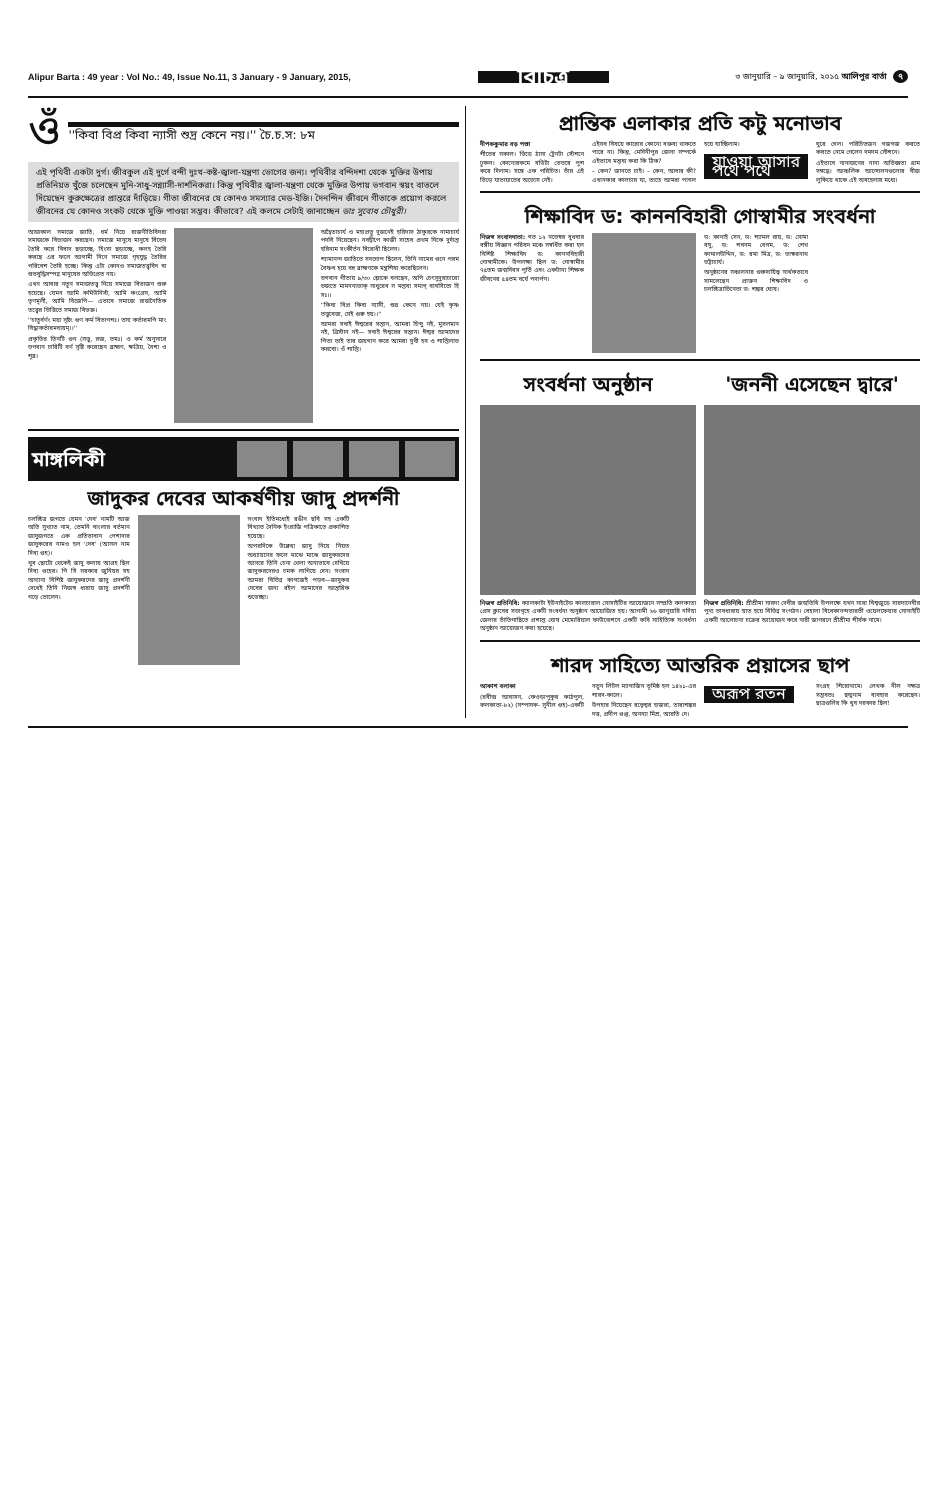Alipur Barta : 49 year : Vol No.: 49, Issue No.11, 3 January - 9 January, 2015,
বিচিত্র
৩ জানুয়ারি – ৯ জানুয়ারি, ২০১৫ আলিপুর বার্তা ৭
ওঁ
''কিবা বিপ্র কিবা ন্যাসী শুদ্র কেনে নয়।'' চৈ.চ.স: ৮ম
এই পৃথিবী একটা দুর্গ। জীবকুল এই দুর্গে বন্দী দুঃখ-কষ্ট-জ্বালা-যন্ত্রণা ভোগের জন্য। পৃথিবীর বন্দিদশা থেকে মুক্তির উপায় প্রতিনিয়ত খুঁজে চলেছেন মুনি-সাধু-সন্ন্যাসী-দার্শনিকরা। কিন্তু পৃথিবীর জ্বালা-যন্ত্রণা থেকে মুক্তির উপায় ভগবান স্বয়ং বাতলে দিয়েছেন কুরুক্ষেত্রের প্রান্তরে দাঁড়িয়ে। গীতা জীবনের যে কোনও সমস্যার মেড-ইজি। দৈনন্দিন জীবনে গীতাকে প্রয়োগ করলে জীবনের যে কোনও সংকট থেকে মুক্তি পাওয়া সম্ভব। কীভাবে? এই কলমে সেটাই জানাচ্ছেন ডাঃ সুবোধ চৌধুরী।
আজকাল সমাজে জাতি, ধর্ম নিয়ে রাজনীতিবিদরা সমাজকে বিভাজন করছেন। সমাজে মানুষে মানুষে বিভেদ তৈরি করে বিবাদ ছড়াচ্ছে, হিংসা ছড়াচ্ছে, কলহ তৈরি করছে এর ফলে আগামী দিনে সমাজে গৃহযুদ্ধ তৈরির পরিবেশ তৈরি হচ্ছে। কিন্তু এটা কোনও সমাজতত্ত্ববিদ বা শুভবুদ্ধিসম্পন্ন মানুষের অভিপ্রেত নয়।
এখন আবার নতুন সমাজতত্ত্ব দিয়ে সমাজে বিভাজন শুরু হয়েছে। যেমন আমি কমিউনিস্ট, আমি কংগ্রেস, আমি তৃণমূলী, আমি বিজেপি— এভাবে সমাজে রাজনৈতিক তত্ত্বের ভিত্তিতে সমাজ বিভক্ত।
''চাতুর্বর্ণং ময়া সৃষ্টং গুণ কর্ম বিভাগশঃ। তস্য কর্তারমপি মাং বিদ্ধ্যকর্তারমব্যয়ম্।।''
প্রকৃতির তিনটি গুন (সত্ত্ব, রজ, তমঃ) ও কর্ম অনুসারে ভগবান চারিটি বর্ণ সৃষ্টি করেছেন ব্রাহ্মণ, ক্ষত্রিয়, বৈশ্য ও শূদ্র।
অদ্বৈতাচার্য ও মহাপ্রভু দুজনেই হরিদাস ঠাকুরকে নামাচার্য পদবি দিয়েছেন। নবদ্বীপে কাজী সাহেব প্রথম দিকে দুর্দান্ত হরিনাম সংকীর্তন বিরোধী ছিলেন।
শ্যামানন্দ জাতিতে সদগোপ ছিলেন, তিনি নামের গুনে পরম বৈষ্ণব হয়ে বহু ব্রাহ্মণকে মন্ত্রশিষ্য করেছিলেন।
ভগবান গীতায় ৯/৩০ শ্লোকে বলছেন, অপি চেৎসুদুরাচারো ভজতে মামনন্যভাক্ সাধুরেব স মন্তব্য সম্যগ্ ব্যবসিতো হি সঃ।।
''কিবা বিপ্র কিবা ন্যাসী, শুদ্র কেনে নয়। যেই কৃষ্ণ তত্ত্ববেত্তা, সেই গুরু হয়।।''
আমরা সবাই ঈশ্বরের সন্তান, আমরা হিন্দু নই, মুসলমান নই, খ্রিস্টান নই— সবাই ঈশ্বরের সন্তান। ঈশ্বর আমাদের পিতা তাই তার জয়গান করে আমরা সুখী হব ও শান্তিলাভ করবো। ওঁ শান্তি।
মাঙ্গলিকী
জাদুকর দেবের আকর্ষণীয় জাদু প্রদর্শনী
চলচ্চিত্র জগতে যেমন 'দেব' নামটি আজ অতি সুখ্যাত নাম, তেমনি বাংলার বর্তমান জাদুজগতে এক প্রতিভাবান পেশাদার জাদুকরের নামও হল 'দেব' (আসল নাম দিব্য গুহ)।
খুব ছোটো থেকেই জাদু কলায় আগ্রহ ছিল দিব্য গুহের। পি সি সরকার জুনিয়র সহ অন্যান্য বিশিষ্ট জাদুকরদের জাদু প্রদর্শনী দেখেই তিনি নিজস্ব ধারায় জাদু প্রদর্শনী গড়ে তোলেন।
সংবাদ ইতিমধ্যেই রঙীন ছবি সহ একটি বিখ্যাত দৈনিক ইংরাজি পত্রিকাতে প্রকাশিত হয়েছে।
অপরদিকে উল্লেখ্য জাদু নিয়ে নিয়ত অধ্যায়নের ফলে মাঝে মাঝে জাদুকরদের আসরে তিনি চেনা খেলা অন্যভাবে দেখিয়ে জাদুকরদেরও চমক লাগিয়ে দেন। সংবাদ আমরা বিভিন্ন কাগজেই পড়ব—জাদুকর দেবের জন্য রইল আমাদের আন্তরিক শুভেচ্ছা।
প্রান্তিক এলাকার প্রতি কটু মনোভাব
দীপককুমার বড় পণ্ডা
শীতের সকাল। ভিড়ে ঠাসা ট্রেনটা স্টেশনে ঢুকল। কোনোরকমে বডিটা ভেতরে পুশ করে দিলাম। সঙ্গে এক পরিচিত। তাঁর এই ভিড়ে যাতায়াতের অভ্যেস নেই।
এইসব বিষয়ে কারোর কোনো বক্তব্য থাকতে পারে না। কিন্তু, মেদিনীপুর জেলা সম্পর্কে এইভাবে মন্তব্য করা কি ঠিক?
– কেন? জানতে চাই। – কেন, আবার কী? এখানকার কালচার যা, তাতে আমরা পাগল হয়ে যাচ্ছিলাম।
যাওয়া আসার পথে পথে
ঘুরে গেল। পরিচিতজন গজগজ করতে করতে নেমে গেলেন দমদম স্টেশনে।
এইভাবে নানাজনের নানা অভিজ্ঞতা গ্রাম সম্বন্ধে। আঞ্চলিক আন্দোলনগুলোর বীজ লুকিয়ে থাকে এই অবহেলার মধ্যে।
শিক্ষাবিদ ড: কাননবিহারী গোস্বামীর সংবর্ধনা
নিজস্ব সংবাদদাতা: গত ১২ নভেম্বর বুধবার বঙ্গীয় বিজ্ঞান পরিষদ মঞ্চে সম্বর্ধিত করা হল বিশিষ্ট শিক্ষাবিদ ড: কাননবিহারী গোস্বামীকে। উপলক্ষ্য ছিল ড: গোস্বামীর ৭৫তম জন্মদিবস পূর্তি এবং একটানা শিক্ষক জীবনের ৫৪তম বর্ষে পদার্পণ।
ড: কানাই সেন, ড: শ্যামল রায়, ড: সোমা বসু, ড: শবনম বেগম, ড: শেখ কামালউদ্দিন, ড: রমা মিত্র, ড: ভাস্করনাথ ভট্টাচার্য।
অনুষ্ঠানের সঞ্চালনার গুরুদায়িত্ব সার্থকভাবে সামলেছেন প্রাক্তন শিক্ষাবিদ ও চলচ্চিত্রাভিনেতা ড: শঙ্কর ঘোষ।
সংবর্ধনা অনুষ্ঠান
নিজস্ব প্রতিনিধি: ক্যালকাটা ইউনাইটেড কালচারাল সোসাইটির আয়োজনে সম্প্রতি কলকাতা প্রেস ক্লাবের সভাগৃহে একটি সংবর্ধনা অনুষ্ঠান আয়োজিত হয়। আগামী ২৬ জানুয়ারি নদিয়া জেলার তাঁতিগাছিতে প্রশান্ত ঘোষ মেমোরিয়াল ফাউন্ডেশনে একটি কবি সাহিত্যিক সংবর্ধনা অনুষ্ঠান আয়োজন করা হয়েছে।
'জননী এসেছেন দ্বারে'
নিজস্ব প্রতিনিধি: শ্রীশ্রীমা সারদা দেবীর জন্মতিথি উপলক্ষে যখন সারা বিশ্বজুড়ে সারদাদেবীর পুন্য ভাবধারায় স্নাত হয়ে বিভিন্ন সংগঠন। বেহালা বিবেকানন্দভারতী ওয়েলফেয়ার সোসাইটি একটি আলোচনা চক্রের আয়োজন করে নারী জাগরণে শ্রীশ্রীমা শীর্ষক নামে।
শারদ সাহিত্যে আন্তরিক প্রয়াসের ছাপ
আকাশ বলাকা
(রবীন্দ্র আবাসন, কেওড়াপুকুর কাঠপুল, কলকাতা-৮২) (সম্পাদক- সুনীল গুহ)-একটি নতুন লিটল ম্যাগাজিন ভূমিষ্ঠ হল ১৪২১-এর শারদ-কালে।
উপহার দিয়েছেন রত্নেশ্বর হাজরা, তারাশঙ্কর দত্ত, প্রদীপ গুপ্ত, অনন্যা মিশ্র, আরতি দে।
অরূপ রতন
সংগ্রহ শিরোনামে। লেখক নীল নক্ষত্র সম্ভবতঃ ছদ্মনাম ব্যবহার করেছেন। ছাত্রগুলির কি খুব দরকার ছিল!